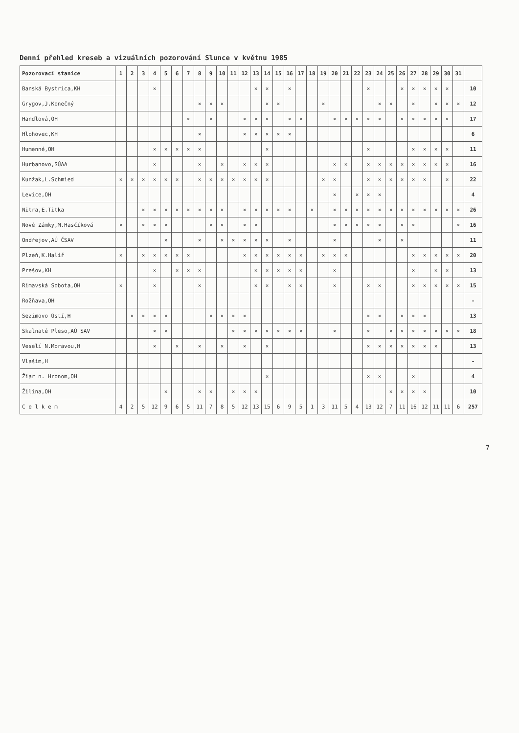Denní přehled kreseb a vizuálních pozorování Slunce v květnu 1985
| Pozorovací stanice | 1 | 2 | 3 | 4 | 5 | 6 | 7 | 8 | 9 | 10 | 11 | 12 | 13 | 14 | 15 | 16 | 17 | 18 | 19 | 20 | 21 | 22 | 23 | 24 | 25 | 26 | 27 | 28 | 29 | 30 | 31 | |
| --- | --- | --- | --- | --- | --- | --- | --- | --- | --- | --- | --- | --- | --- | --- | --- | --- | --- | --- | --- | --- | --- | --- | --- | --- | --- | --- | --- | --- | --- | --- | --- | --- |
| Banská Bystrica,KH | | | | × | | | | | | | | | × | × | | × | | | | | | | × | | | × | × | × | × | × | | 10 |
| Grygov,J.Konečný | | | | | | | | × | × | × | | | | × | × | | | | × | | | | | × | × | | × | | × | × | × | 12 |
| Handlová,OH | | | | | | | × | | × | | | × | × | × | | × | × | | | × | × | × | × | × | | × | × | × | × | × | | 17 |
| Hlohovec,KH | | | | | | | | × | | | | × | × | × | × | × | | | | | | | | | | | | | | | | 6 |
| Humenné,OH | | | | × | × | × | × | × | | | | | | × | | | | | | | | | × | | | | × | × | × | × | | 11 |
| Hurbanovo,SÚAA | | | | × | | | | × | | × | | × | × | × | | | | | | × | × | | × | × | × | × | × | × | × | × | | 16 |
| Kunžak,L.Schmied | × | × | × | × | × | × | | × | × | × | × | × | × | × | | | | | × | × | | | × | × | × | × | × | × | | × | | 22 |
| Levice,OH | | | | | | | | | | | | | | | | | | | | × | | × | × | × | | | | | | | | 4 |
| Nitra,E.Titka | | | × | × | × | × | × | × | × | × | | × | × | × | × | × | | × | | × | × | × | × | × | × | × | × | × | × | × | × | 26 |
| Nové Zámky,M.Hasčíková | × | | × | × | × | | | | × | × | | × | × | | | | | | | × | × | × | × | × | | × | × | | | | × | 16 |
| Ondřejov,AÚ ČSAV | | | | | × | | | × | | × | × | × | × | × | | × | | | | × | | | | × | | × | | | | | | 11 |
| Plzeň,K.Halíř | × | | × | × | × | × | × | | | | | × | × | × | × | × | × | | × | × | × | | | | | | × | × | × | × | × | 20 |
| Prešov,KH | | | | × | | × | × | × | | | | | × | × | × | × | × | | | × | | | | | | | × | | × | × | | 13 |
| Rimavská Sobota,OH | × | | | × | | | | × | | | | | × | × | | × | × | | | × | | | × | × | | | × | × | × | × | × | 15 |
| Rožňava,OH | | | | | | | | | | | | | | | | | | | | | | | | | | | | | | | | - |
| Sezimovo Ústí,H | | × | × | × | × | | | | × | × | × | × | | | | | | | | | | | × | × | | × | × | × | | | | 13 |
| Skalnaté Pleso,AÚ SAV | | | | × | × | | | | | | × | × | × | × | × | × | × | | | × | | | × | | × | × | × | × | × | × | × | 18 |
| Veselí N.Moravou,H | | | | × | | × | | × | | × | | × | | × | | | | | | | | | × | × | × | × | × | × | × | | | 13 |
| Vlašim,H | | | | | | | | | | | | | | | | | | | | | | | | | | | | | | | | - |
| Žiar n. Hronom,OH | | | | | | | | | | | | | | × | | | | | | | | | × | × | | | × | | | | | 4 |
| Žilina,OH | | | | | × | | | × | × | | × | × | × | | | | | | | | | | | | × | × | × | × | | | | 10 |
| C e l k e m | 4 | 2 | 5 | 12 | 9 | 6 | 5 | 11 | 7 | 8 | 5 | 12 | 13 | 15 | 6 | 9 | 5 | 1 | 3 | 11 | 5 | 4 | 13 | 12 | 7 | 11 | 16 | 12 | 11 | 11 | 6 | 257 |
7